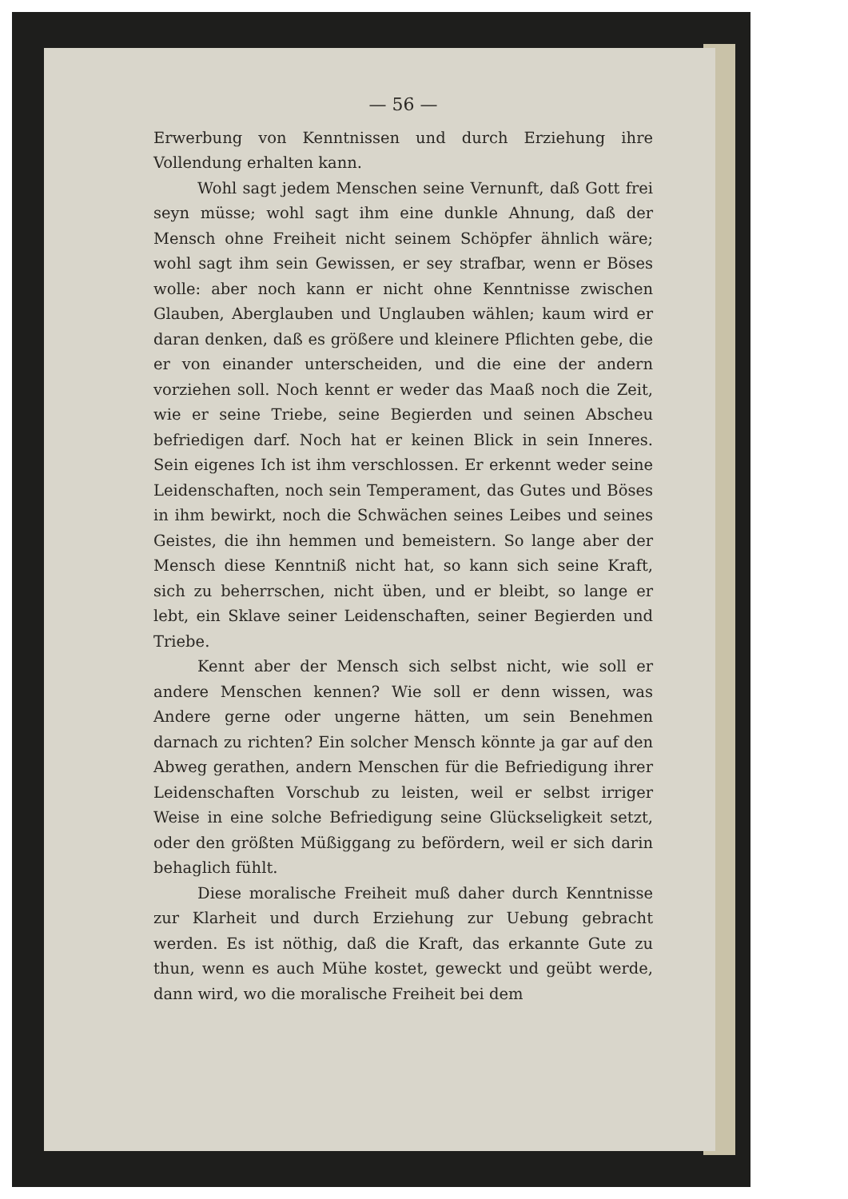— 56 —
Erwerbung von Kenntnissen und durch Erziehung ihre Vollendung erhalten kann.
Wohl sagt jedem Menschen seine Vernunft, daß Gott frei seyn müsse; wohl sagt ihm eine dunkle Ahnung, daß der Mensch ohne Freiheit nicht seinem Schöpfer ähnlich wäre; wohl sagt ihm sein Gewissen, er sey strafbar, wenn er Böses wolle: aber noch kann er nicht ohne Kenntnisse zwischen Glauben, Aberglauben und Unglauben wählen; kaum wird er daran denken, daß es größere und kleinere Pflichten gebe, die er von einander unterscheiden, und die eine der andern vorziehen soll. Noch kennt er weder das Maaß noch die Zeit, wie er seine Triebe, seine Begierden und seinen Abscheu befriedigen darf. Noch hat er keinen Blick in sein Inneres. Sein eigenes Ich ist ihm verschlossen. Er erkennt weder seine Leidenschaften, noch sein Temperament, das Gutes und Böses in ihm bewirkt, noch die Schwächen seines Leibes und seines Geistes, die ihn hemmen und bemeistern. So lange aber der Mensch diese Kenntniß nicht hat, so kann sich seine Kraft, sich zu beherrschen, nicht üben, und er bleibt, so lange er lebt, ein Sklave seiner Leidenschaften, seiner Begierden und Triebe.
Kennt aber der Mensch sich selbst nicht, wie soll er andere Menschen kennen? Wie soll er denn wissen, was Andere gerne oder ungerne hätten, um sein Benehmen darnach zu richten? Ein solcher Mensch könnte ja gar auf den Abweg gerathen, andern Menschen für die Befriedigung ihrer Leidenschaften Vorschub zu leisten, weil er selbst irriger Weise in eine solche Befriedigung seine Glückseligkeit setzt, oder den größten Müßiggang zu befördern, weil er sich darin behaglich fühlt.
Diese moralische Freiheit muß daher durch Kenntnisse zur Klarheit und durch Erziehung zur Uebung gebracht werden. Es ist nöthig, daß die Kraft, das erkannte Gute zu thun, wenn es auch Mühe kostet, geweckt und geübt werde, dann wird, wo die moralische Freiheit bei dem